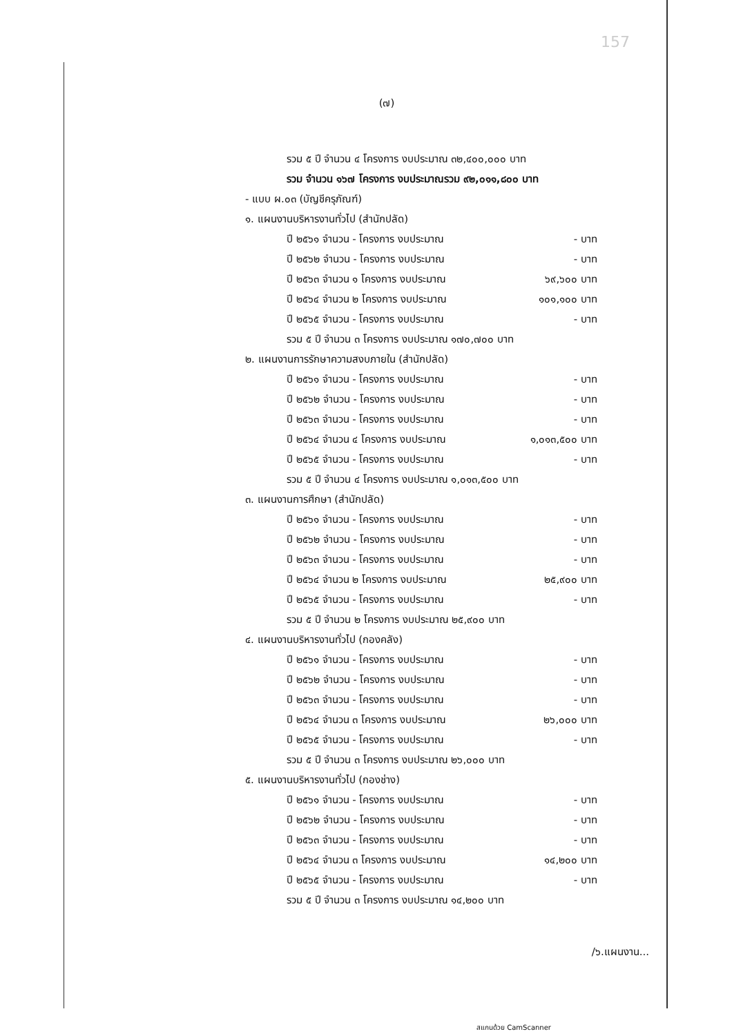157
(๗)
รวม ๕ ปี จำนวน ๔ โครงการ งบประมาณ ๓๒,๔๐๐,๐๐๐ บาท
รวม จำนวน ๑๖๗ โครงการ งบประมาณรวม ๙๒,๐๑๑,๘๐๐ บาท
- แบบ ผ.๐๓ (บัญชีครุภัณฑ์)
๑. แผนงานบริหารงานทั่วไป (สำนักปลัด)
ปี ๒๕๖๑ จำนวน - โครงการ งบประมาณ - บาท
ปี ๒๕๖๒ จำนวน - โครงการ งบประมาณ - บาท
ปี ๒๕๖๓ จำนวน ๑ โครงการ งบประมาณ ๖๙,๖๐๐ บาท
ปี ๒๕๖๔ จำนวน ๒ โครงการ งบประมาณ ๑๐๑,๑๐๐ บาท
ปี ๒๕๖๕ จำนวน - โครงการ งบประมาณ - บาท
รวม ๕ ปี จำนวน ๓ โครงการ งบประมาณ ๑๗๐,๗๐๐ บาท
๒. แผนงานการรักษาความสงบภายใน (สำนักปลัด)
ปี ๒๕๖๑ จำนวน - โครงการ งบประมาณ - บาท
ปี ๒๕๖๒ จำนวน - โครงการ งบประมาณ - บาท
ปี ๒๕๖๓ จำนวน - โครงการ งบประมาณ - บาท
ปี ๒๕๖๔ จำนวน ๔ โครงการ งบประมาณ ๑,๐๑๓,๕๐๐ บาท
ปี ๒๕๖๕ จำนวน - โครงการ งบประมาณ - บาท
รวม ๕ ปี จำนวน ๔ โครงการ งบประมาณ ๑,๐๑๓,๕๐๐ บาท
๓. แผนงานการศึกษา (สำนักปลัด)
ปี ๒๕๖๑ จำนวน - โครงการ งบประมาณ - บาท
ปี ๒๕๖๒ จำนวน - โครงการ งบประมาณ - บาท
ปี ๒๕๖๓ จำนวน - โครงการ งบประมาณ - บาท
ปี ๒๕๖๔ จำนวน ๒ โครงการ งบประมาณ ๒๕,๙๐๐ บาท
ปี ๒๕๖๕ จำนวน - โครงการ งบประมาณ - บาท
รวม ๕ ปี จำนวน ๒ โครงการ งบประมาณ ๒๕,๙๐๐ บาท
๔. แผนงานบริหารงานทั่วไป (กองคลัง)
ปี ๒๕๖๑ จำนวน - โครงการ งบประมาณ - บาท
ปี ๒๕๖๒ จำนวน - โครงการ งบประมาณ - บาท
ปี ๒๕๖๓ จำนวน - โครงการ งบประมาณ - บาท
ปี ๒๕๖๔ จำนวน ๓ โครงการ งบประมาณ ๒๖,๐๐๐ บาท
ปี ๒๕๖๕ จำนวน - โครงการ งบประมาณ - บาท
รวม ๕ ปี จำนวน ๓ โครงการ งบประมาณ ๒๖,๐๐๐ บาท
๕. แผนงานบริหารงานทั่วไป (กองช่าง)
ปี ๒๕๖๑ จำนวน - โครงการ งบประมาณ - บาท
ปี ๒๕๖๒ จำนวน - โครงการ งบประมาณ - บาท
ปี ๒๕๖๓ จำนวน - โครงการ งบประมาณ - บาท
ปี ๒๕๖๔ จำนวน ๓ โครงการ งบประมาณ ๑๔,๒๐๐ บาท
ปี ๒๕๖๕ จำนวน - โครงการ งบประมาณ - บาท
รวม ๕ ปี จำนวน ๓ โครงการ งบประมาณ ๑๔,๒๐๐ บาท
/๖.แผนงาน...
สแกนด้วย CamScanner